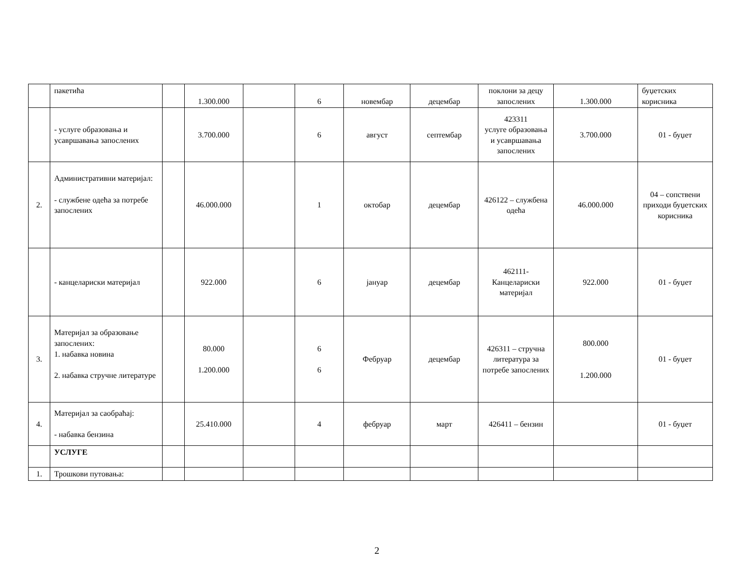| | пакетића | | 1.300.000 | | 6 | новембар | децембар | поклони за децу запослених | 1.300.000 | буџетских корисника |
| | - услуге образовања и усавршавања запослених | | 3.700.000 | | 6 | август | септембар | 423311 услуге образовања и усавршавања запослених | 3.700.000 | 01 - буџет |
| 2. | Административни материјал: - службене одећа за потребе запослених | | 46.000.000 | | 1 | октобар | децембар | 426122 – службена одећа | 46.000.000 | 04 – сопствени приходи буџетских корисника |
| | - канцелариски материјал | | 922.000 | | 6 | јануар | децембар | 462111-Канцелариски материјал | 922.000 | 01 - буџет |
| 3. | Материјал за образовање запослених: 1. набавка новина 2. набавка стручне литературе | | 80.000 1.200.000 | | 6 6 | Фебруар | децембар | 426311 – стручна литература за потребе запослених | 800.000 1.200.000 | 01 - буџет |
| 4. | Материјал за саобраћај: - набавка бензина | | 25.410.000 | | 4 | фебруар | март | 426411 – бензин | | 01 - буџет |
| | УСЛУГЕ | | | | | | | | | |
| 1. | Трошкови путовања: | | | | | | | | | |
2